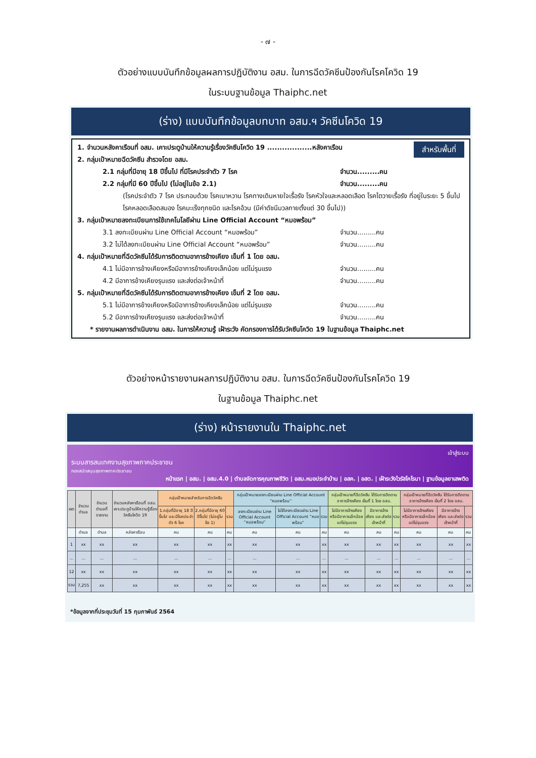- ๗ -
ตัวอย่างแบบบันทึกข้อมูลผลการปฏิบัติงาน อสม. ในการฉีดวัคซีนป้องกันโรคโควิด 19
ในระบบฐานข้อมูล Thaiphc.net
(ร่าง) แบบบันทึกข้อมูลบทบาท อสม.ฯ วัคซีนโควิด 19
สำหรับพื้นที่
1. จำนวนหลังคาเรือนที่ อสม. เคาะประตูบ้านให้ความรู้เรื่องวัคซีนโควิด 19 ..................หลังคาเรือน
2. กลุ่มเป้าหมายฉีดวัคซีน สำรวจโดย อสม.
2.1 กลุ่มที่มีอายุ 18 ปีขึ้นไป ที่มีโรคประจำตัว 7 โรค จำนวน.........คน
2.2 กลุ่มที่มี 60 ปีขึ้นไป (ไม่อยู่ในข้อ 2.1) จำนวน.........คน
(โรคประจำตัว 7 โรค ประกอบด้วย โรคเบาหวาน โรคทางเดินหายใจเรื้อรัง โรคหัวใจและหลอดเลือด โรคไตวายเรื้อรัง ที่อยู่ในระยะ 5 ขึ้นไป โรคหลอดเลือดสมอง โรคมะเร็งทุกชนิด และโรคอ้วน (มีค่าดัชนีมวลกายตั้งแต่ 30 ขึ้นไป))
3. กลุ่มเป้าหมายลงทะเบียนการใช้เทคโนโลยีผ่าน Line Official Account “หมอพร้อม”
3.1 ลงทะเบียนผ่าน Line Official Account “หมอพร้อม” จำนวน.........คน
3.2 ไม่ได้ลงทะเบียนผ่าน Line Official Account “หมอพร้อม” จำนวน.........คน
4. กลุ่มเป้าหมายที่ฉีดวัคซีนได้รับการติดตามอาการข้างเคียง เข็มที่ 1 โดย อสม.
4.1 ไม่มีอาการข้างเคียงหรือมีอาการข้างเคียงเล็กน้อย แต่ไม่รุนแรง จำนวน.........คน
4.2 มีอาการข้างเคียงรุนแรง และส่งต่อเจ้าหน้าที่ จำนวน.........คน
5. กลุ่มเป้าหมายที่ฉีดวัคซีนได้รับการติดตามอาการข้างเคียง เข็มที่ 2 โดย อสม.
5.1 ไม่มีอาการข้างเคียงหรือมีอาการข้างเคียงเล็กน้อย แต่ไม่รุนแรง จำนวน.........คน
5.2 มีอาการข้างเคียงรุนแรง และส่งต่อเจ้าหน้าที่ จำนวน.........คน
* รายงานผลการดำเนินงาน อสม. ในการให้ความรู้ เฝ้าระวัง คัดกรองการได้รับวัคซีนโควิด 19 ในฐานข้อมูล Thaiphc.net
ตัวอย่างหน้ารายงานผลการปฏิบัติงาน อสม. ในการฉีดวัคซีนป้องกันโรคโควิด 19
ในฐานข้อมูล Thaiphc.net
(ร่าง) หน้ารายงานใน Thaiphc.net
เข้าสู่ระบบ
ระบบสารสนเทศงานสุขภาพภาคประชาชน
กองสนับสนุนสุขภาพภาคประชาชน
หน้าแรก | อสม. | อสม.4.0 | ตำบลจัดการคุณภาพชีวิต | อสม.หมอประจำบ้าน | อสค. | อสต. | เฝ้าระวังไวรัสโคโรนา | ฐานข้อมูลยาเสพติด
| เขต | จำนวนตำบล | จำนวนตำบลที่รายงาน | จำนวนหลังคาเรือนที่ อสม. เคาะประตูบ้านให้ความรู้เรื่องวัคซีนโควิด 19 | กลุ่มเป้าหมายสำหรับการฉีดวัคซีน | | | กลุ่มเป้าหมายลงทะเบียนผ่าน Line Official Account “หมอพร้อม” | | | กลุ่มเป้าหมายที่ฉีดวัคซีน ได้รับการติดตามอาการข้างเคียง เข็มที่ 1 โดย อสม. | | | กลุ่มเป้าหมายที่ฉีดวัคซีน ได้รับการติดตามอาการข้างเคียง เข็มที่ 2 โดย อสม. | | |
| --- | --- | --- | --- | --- | --- | --- | --- | --- | --- | --- | --- | --- | --- | --- | --- |
| | | | | 1.กลุ่มที่มีอายุ 18 ปีขึ้นไป และมีโรคประจำตัว 6 โรค | 2.กลุ่มที่มีอายุ 60 ปีขึ้นไป (ไม่อยู่ในข้อ 1) | รวม | ลงทะเบียนผ่าน Line Official Account “หมอพร้อม” | ไม่ได้ลงทะเบียนผ่าน Line Official Account “หมอพร้อม” | รวม | ไม่มีอาการข้างเคียงหรือมีอาการเล็กน้อย แต่ไม่รุนแรง | มีอาการข้างเคียง และส่งต่อเจ้าหน้าที่ | รวม | ไม่มีอาการข้างเคียงหรือมีอาการเล็กน้อย แต่ไม่รุนแรง | มีอาการข้างเคียง และส่งต่อเจ้าหน้าที่ | รวม |
| | ตำบล | ตำบล | หลังคาเรือน | คน | คน | คน | คน | คน | คน | คน | คน | คน | คน | คน | คน |
| 1 | xx | xx | xx | xx | xx | xx | xx | xx | xx | xx | xx | xx | xx | xx | xx |
| ... | ... | ... | ... | ... | ... | ... | ... | ... | ... | ... | ... | ... | ... | ... | ... |
| 12 | xx | xx | xx | xx | xx | xx | xx | xx | xx | xx | xx | xx | xx | xx | xx |
| รวม | 7,255 | xx | xx | xx | xx | xx | xx | xx | xx | xx | xx | xx | xx | xx | xx |
*ข้อมูลจากที่ประชุมวันที่ 15 กุมภาพันธ์ 2564